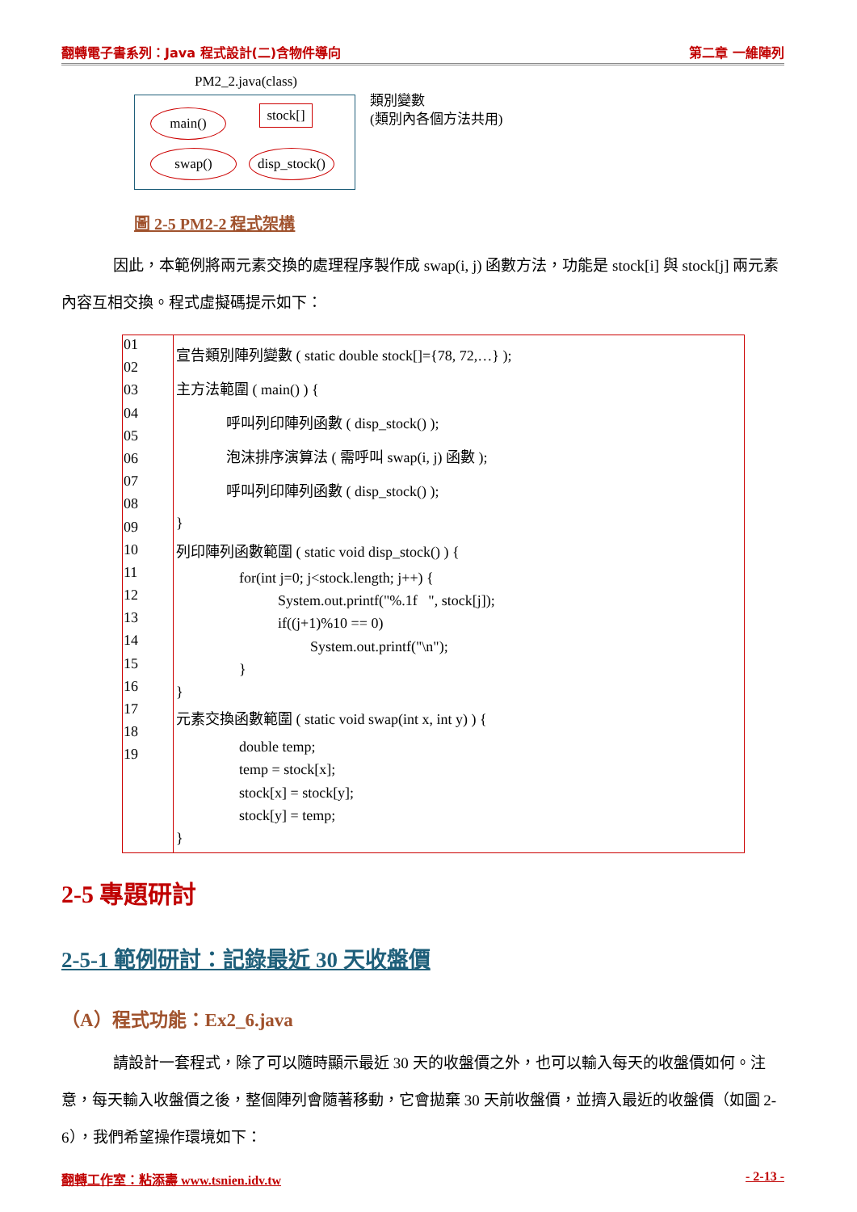翻轉電子書系列：Java 程式設計(二)含物件導向 第二章 一維陣列
PM2_2.java(class)
main()
stock[]
swap()
disp_stock()
類別變數
(類別內各個方法共用)
圖 2-5 PM2-2 程式架構
因此，本範例將兩元素交換的處理程序製作成 swap(i, j) 函數方法，功能是 stock[i] 與 stock[j] 兩元素內容互相交換。程式虛擬碼提示如下：
| 01 02 03 04 05 06 07 08 09 10 11 12 13 14 15 16 17 18 19 | 宣告類別陣列變數 ( static double stock[]={78, 72,…} ); 主方法範圍 ( main() ) { 呼叫列印陣列函數 ( disp_stock() ); 泡沫排序演算法 ( 需呼叫 swap(i, j) 函數 ); 呼叫列印陣列函數 ( disp_stock() ); } 列印陣列函數範圍 ( static void disp_stock() ) { for(int j=0; j<stock.length; j++) { System.out.printf("%.1f ", stock[j]); if((j+1)%10 == 0) System.out.printf("\n"); } } 元素交換函數範圍 ( static void swap(int x, int y) ) { double temp; temp = stock[x]; stock[x] = stock[y]; stock[y] = temp; } |
2-5 專題研討
2-5-1 範例研討：記錄最近 30 天收盤價
（A）程式功能：Ex2_6.java
請設計一套程式，除了可以隨時顯示最近 30 天的收盤價之外，也可以輸入每天的收盤價如何。注意，每天輸入收盤價之後，整個陣列會隨著移動，它會拋棄 30 天前收盤價，並擠入最近的收盤價（如圖 2-6），我們希望操作環境如下：
翻轉工作室：粘添壽 www.tsnien.idv.tw - 2-13 -